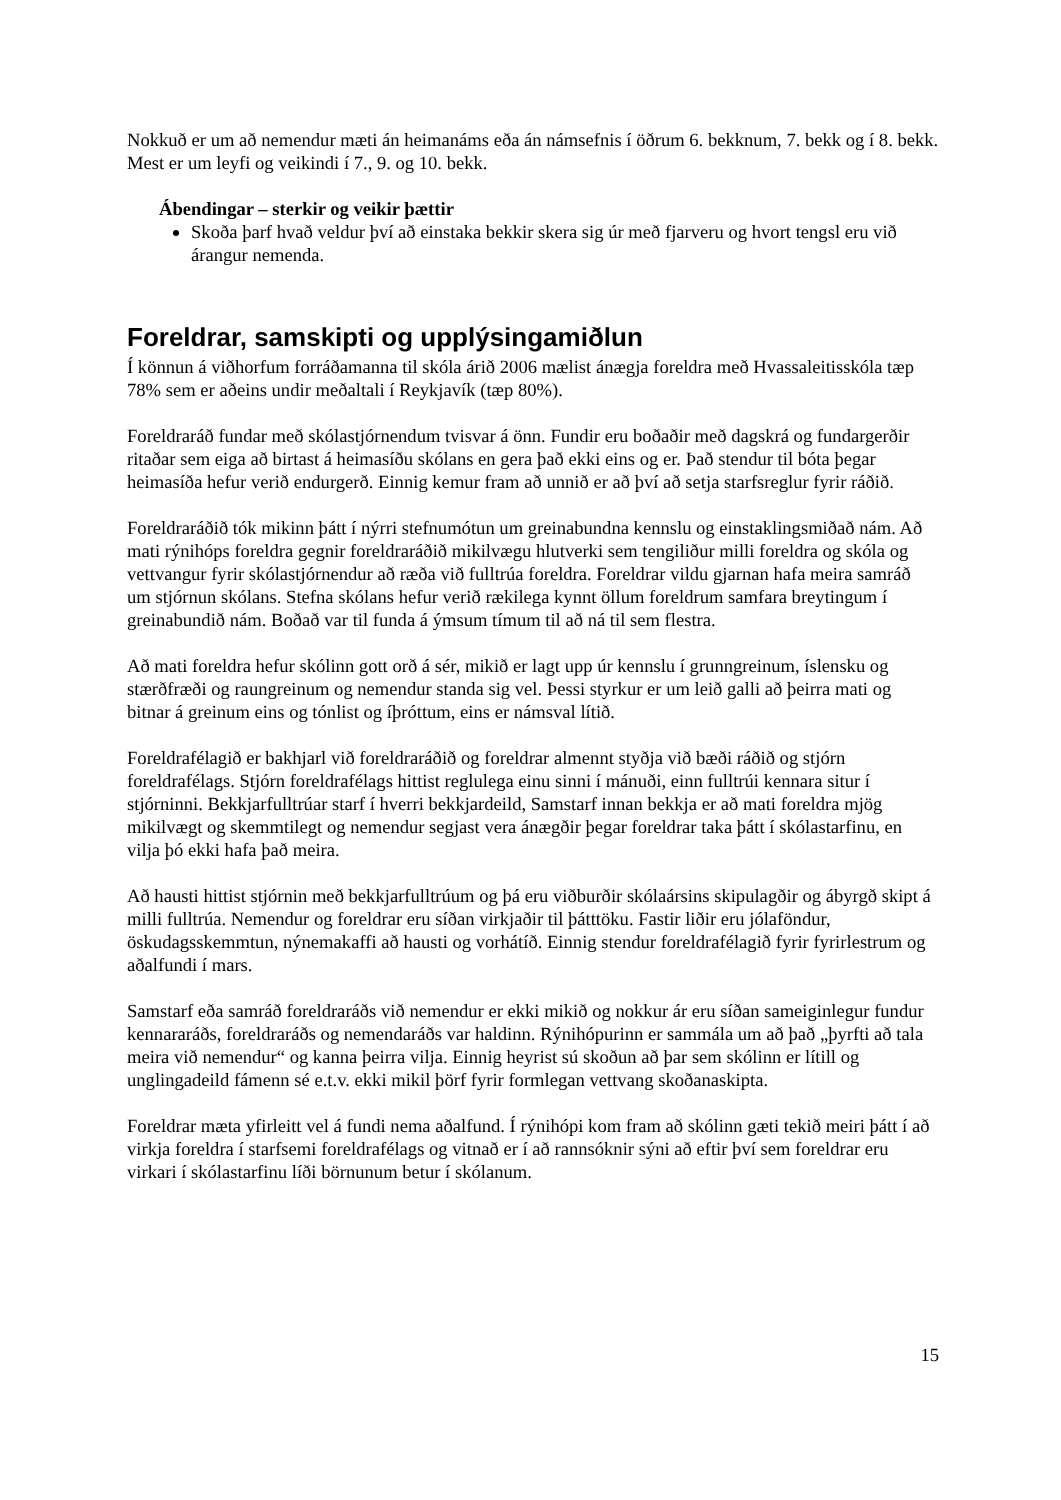Nokkuð er um að nemendur mæti án heimanáms eða án námsefnis í öðrum 6. bekknum, 7. bekk og í 8. bekk. Mest er um leyfi og veikindi í 7., 9. og 10. bekk.
Ábendingar – sterkir og veikir þættir
Skoða þarf hvað veldur því að einstaka bekkir skera sig úr með fjarveru og hvort tengsl eru við árangur nemenda.
Foreldrar, samskipti og upplýsingamiðlun
Í könnun á viðhorfum forráðamanna til skóla árið 2006 mælist ánægja foreldra með Hvassaleitisskóla tæp 78% sem er aðeins undir meðaltali í Reykjavík (tæp 80%).
Foreldraráð fundar með skólastjórnendum tvisvar á önn. Fundir eru boðaðir með dagskrá og fundargerðir ritaðar sem eiga að birtast á heimasíðu skólans en gera það ekki eins og er. Það stendur til bóta þegar heimasíða hefur verið endurgerð. Einnig kemur fram að unnið er að því að setja starfsreglur fyrir ráðið.
Foreldraráðið tók mikinn þátt í nýrri stefnumótun um greinabundna kennslu og einstaklingsmiðað nám. Að mati rýnihóps foreldra gegnir foreldraráðið mikilvægu hlutverki sem tengiliður milli foreldra og skóla og vettvangur fyrir skólastjórnendur að ræða við fulltrúa foreldra. Foreldrar vildu gjarnan hafa meira samráð um stjórnun skólans. Stefna skólans hefur verið rækilega kynnt öllum foreldrum samfara breytingum í greinabundið nám. Boðað var til funda á ýmsum tímum til að ná til sem flestra.
Að mati foreldra hefur skólinn gott orð á sér, mikið er lagt upp úr kennslu í grunngreinum, íslensku og stærðfræði og raungreinum og nemendur standa sig vel. Þessi styrkur er um leið galli að þeirra mati og bitnar á greinum eins og tónlist og íþróttum, eins er námsval lítið.
Foreldrafélagið er bakhjarl við foreldraráðið og foreldrar almennt styðja við bæði ráðið og stjórn foreldrafélags. Stjórn foreldrafélags hittist reglulega einu sinni í mánuði, einn fulltrúi kennara situr í stjórninni. Bekkjarfulltrúar starf í hverri bekkjardeild, Samstarf innan bekkja er að mati foreldra mjög mikilvægt og skemmtilegt og nemendur segjast vera ánægðir þegar foreldrar taka þátt í skólastarfinu, en vilja þó ekki hafa það meira.
Að hausti hittist stjórnin með bekkjarfulltrúum og þá eru viðburðir skólaársins skipulagðir og ábyrgð skipt á milli fulltrúa. Nemendur og foreldrar eru síðan virkjaðir til þátttöku. Fastir liðir eru jólaföndur, öskudagsskemmtun, nýnemakaffi að hausti og vorhátíð. Einnig stendur foreldrafélagið fyrir fyrirlestrum og aðalfundi í mars.
Samstarf eða samráð foreldraráðs við nemendur er ekki mikið og nokkur ár eru síðan sameiginlegur fundur kennararáðs, foreldraráðs og nemendaráðs var haldinn. Rýnihópurinn er sammála um að það „þyrfti að tala meira við nemendur“ og kanna þeirra vilja. Einnig heyrist sú skoðun að þar sem skólinn er lítill og unglingadeild fámenn sé e.t.v. ekki mikil þörf fyrir formlegan vettvang skoðanaskipta.
Foreldrar mæta yfirleitt vel á fundi nema aðalfund. Í rýnihópi kom fram að skólinn gæti tekið meiri þátt í að virkja foreldra í starfsemi foreldrafélags og vitnað er í að rannsóknir sýni að eftir því sem foreldrar eru virkari í skólastarfinu líði börnunum betur í skólanum.
15